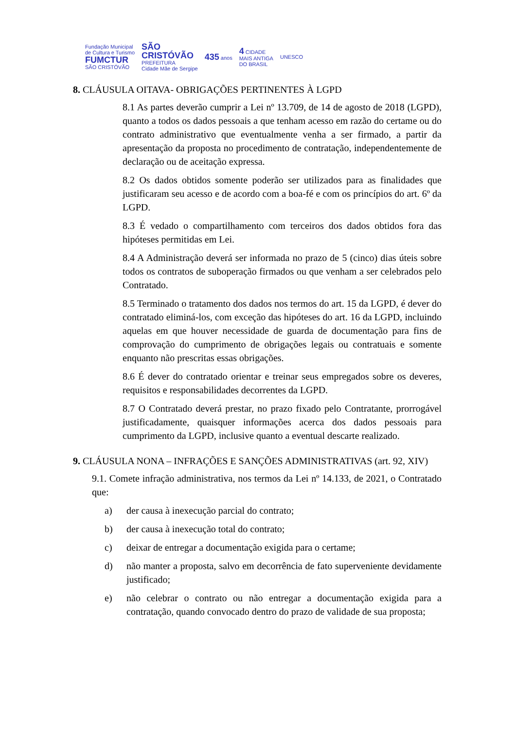Fundação Municipal
de Cultura e Turismo
FUMCTUR
SÃO CRISTÓVÃO
SÃO
CRISTÓVÃO
PREFEITURA
Cidade Mãe de Sergipe
435 anos
4 CIDADE
MAIS ANTIGA
DO BRASIL
UNESCO
8. CLÁUSULA OITAVA- OBRIGAÇÕES PERTINENTES À LGPD
8.1 As partes deverão cumprir a Lei nº 13.709, de 14 de agosto de 2018 (LGPD), quanto a todos os dados pessoais a que tenham acesso em razão do certame ou do contrato administrativo que eventualmente venha a ser firmado, a partir da apresentação da proposta no procedimento de contratação, independentemente de declaração ou de aceitação expressa.
8.2 Os dados obtidos somente poderão ser utilizados para as finalidades que justificaram seu acesso e de acordo com a boa-fé e com os princípios do art. 6º da LGPD.
8.3 É vedado o compartilhamento com terceiros dos dados obtidos fora das hipóteses permitidas em Lei.
8.4 A Administração deverá ser informada no prazo de 5 (cinco) dias úteis sobre todos os contratos de suboperação firmados ou que venham a ser celebrados pelo Contratado.
8.5 Terminado o tratamento dos dados nos termos do art. 15 da LGPD, é dever do contratado eliminá-los, com exceção das hipóteses do art. 16 da LGPD, incluindo aquelas em que houver necessidade de guarda de documentação para fins de comprovação do cumprimento de obrigações legais ou contratuais e somente enquanto não prescritas essas obrigações.
8.6 É dever do contratado orientar e treinar seus empregados sobre os deveres, requisitos e responsabilidades decorrentes da LGPD.
8.7 O Contratado deverá prestar, no prazo fixado pelo Contratante, prorrogável justificadamente, quaisquer informações acerca dos dados pessoais para cumprimento da LGPD, inclusive quanto a eventual descarte realizado.
9. CLÁUSULA NONA – INFRAÇÕES E SANÇÕES ADMINISTRATIVAS (art. 92, XIV)
9.1. Comete infração administrativa, nos termos da Lei nº 14.133, de 2021, o Contratado que:
a) der causa à inexecução parcial do contrato;
b) der causa à inexecução total do contrato;
c) deixar de entregar a documentação exigida para o certame;
d) não manter a proposta, salvo em decorrência de fato superveniente devidamente justificado;
e) não celebrar o contrato ou não entregar a documentação exigida para a contratação, quando convocado dentro do prazo de validade de sua proposta;